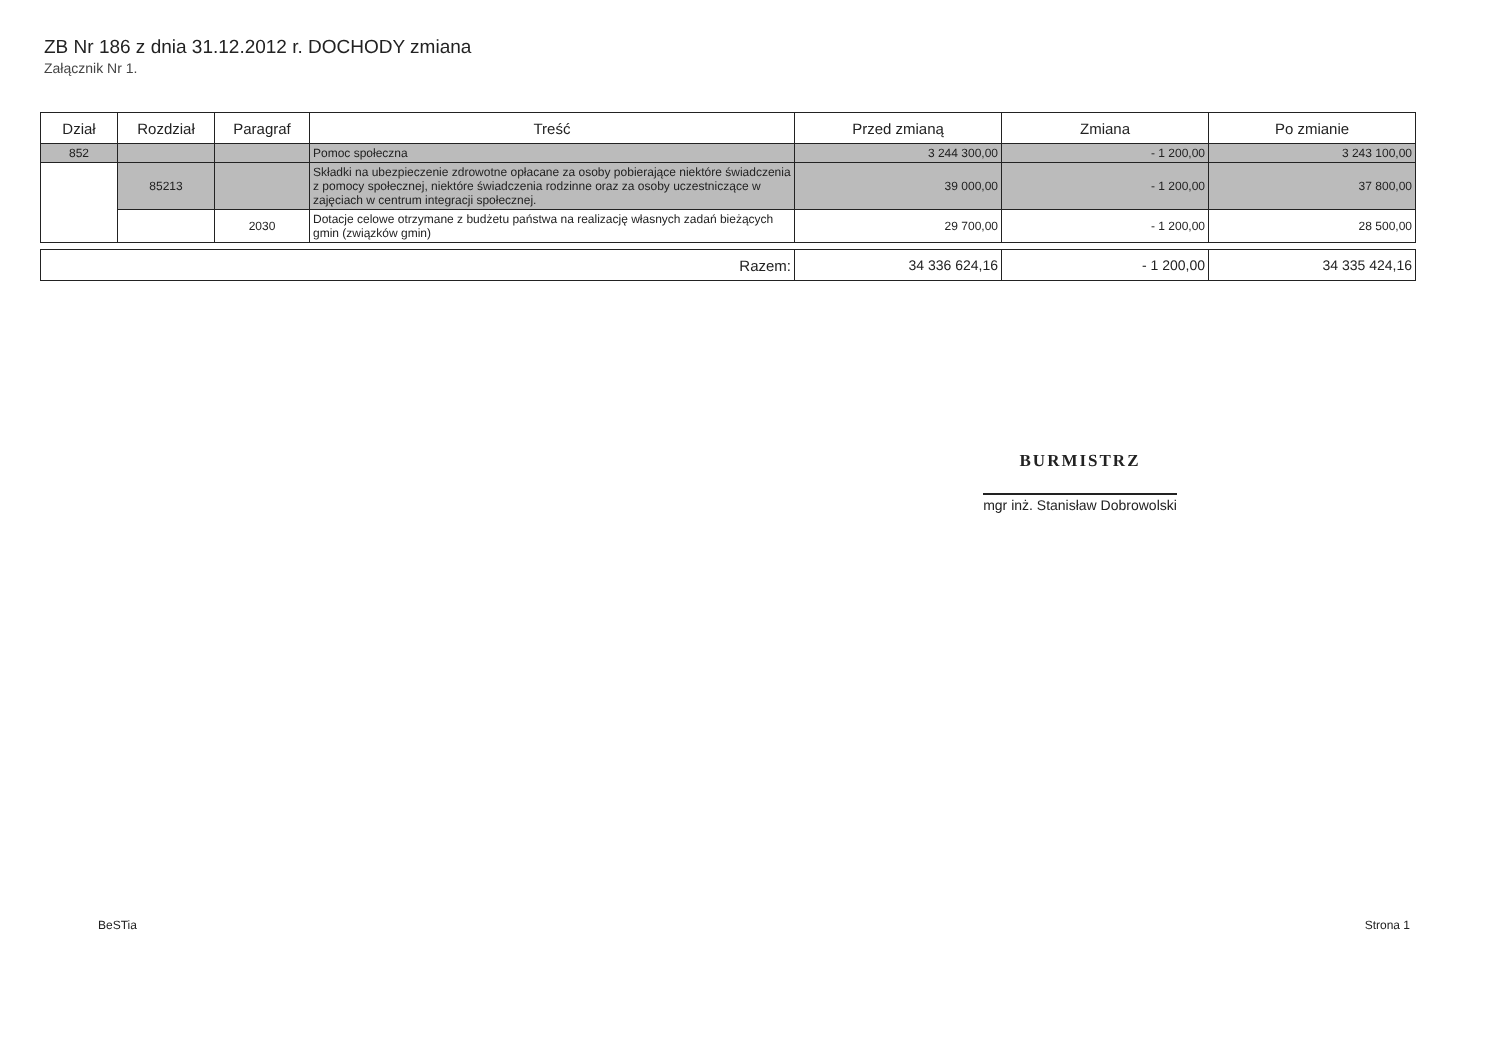ZB Nr 186 z dnia 31.12.2012 r. DOCHODY zmiana
Załącznik Nr 1.
| Dział | Rozdział | Paragraf | Treść | Przed zmianą | Zmiana | Po zmianie |
| --- | --- | --- | --- | --- | --- | --- |
| 852 | | | Pomoc społeczna | 3 244 300,00 | - 1 200,00 | 3 243 100,00 |
| | 85213 | | Składki na ubezpieczenie zdrowotne opłacane za osoby pobierające niektóre świadczenia z pomocy społecznej, niektóre świadczenia rodzinne oraz za osoby uczestniczące w zajęciach w centrum integracji społecznej. | 39 000,00 | - 1 200,00 | 37 800,00 |
| | | 2030 | Dotacje celowe otrzymane z budżetu państwa na realizację własnych zadań bieżących gmin (związków gmin) | 29 700,00 | - 1 200,00 | 28 500,00 |
| Razem: | 34 336 624,16 | - 1 200,00 | 34 335 424,16 |
BURMISTRZ
mgr inż. Stanisław Dobrowolski
BeSTia Strona 1